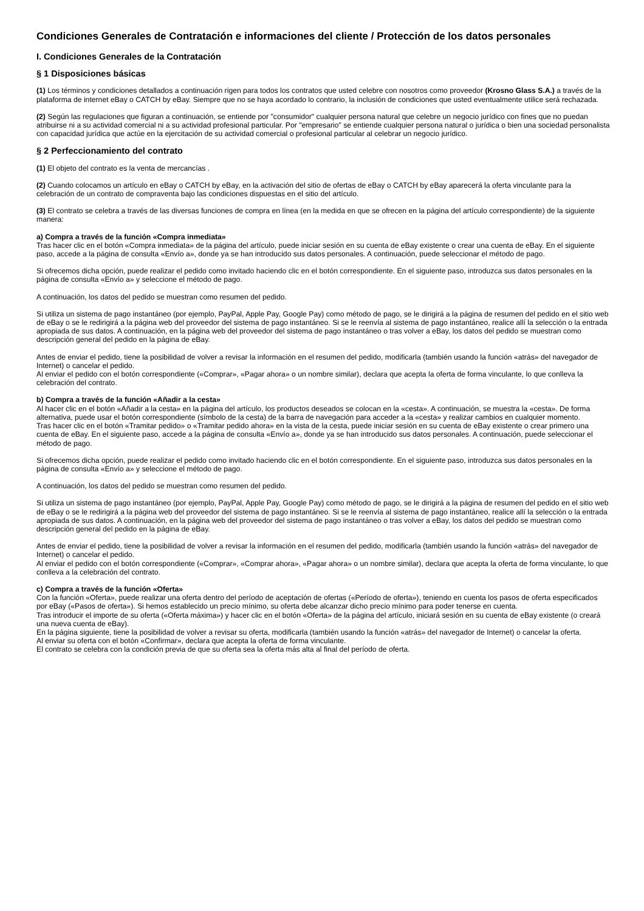Condiciones Generales de Contratación e informaciones del cliente / Protección de los datos personales
I. Condiciones Generales de la Contratación
§ 1 Disposiciones básicas
(1) Los términos y condiciones detallados a continuación rigen para todos los contratos que usted celebre con nosotros como proveedor (Krosno Glass S.A.) a través de la plataforma de internet eBay o CATCH by eBay. Siempre que no se haya acordado lo contrario, la inclusión de condiciones que usted eventualmente utilice será rechazada.
(2) Según las regulaciones que figuran a continuación, se entiende por "consumidor" cualquier persona natural que celebre un negocio jurídico con fines que no puedan atribuirse ni a su actividad comercial ni a su actividad profesional particular. Por "empresario" se entiende cualquier persona natural o jurídica o bien una sociedad personalista con capacidad jurídica que actúe en la ejercitación de su actividad comercial o profesional particular al celebrar un negocio jurídico.
§ 2 Perfeccionamiento del contrato
(1) El objeto del contrato es la venta de mercancías .
(2) Cuando colocamos un artículo en eBay o CATCH by eBay, en la activación del sitio de ofertas de eBay o CATCH by eBay aparecerá la oferta vinculante para la celebración de un contrato de compraventa bajo las condiciones dispuestas en el sitio del artículo.
(3) El contrato se celebra a través de las diversas funciones de compra en línea (en la medida en que se ofrecen en la página del artículo correspondiente) de la siguiente manera:
a) Compra a través de la función «Compra inmediata»
Tras hacer clic en el botón «Compra inmediata» de la página del artículo, puede iniciar sesión en su cuenta de eBay existente o crear una cuenta de eBay. En el siguiente paso, accede a la página de consulta «Envío a», donde ya se han introducido sus datos personales. A continuación, puede seleccionar el método de pago.
Si ofrecemos dicha opción, puede realizar el pedido como invitado haciendo clic en el botón correspondiente. En el siguiente paso, introduzca sus datos personales en la página de consulta «Envío a» y seleccione el método de pago.
A continuación, los datos del pedido se muestran como resumen del pedido.
Si utiliza un sistema de pago instantáneo (por ejemplo, PayPal, Apple Pay, Google Pay) como método de pago, se le dirigirá a la página de resumen del pedido en el sitio web de eBay o se le redirigirá a la página web del proveedor del sistema de pago instantáneo. Si se le reenvía al sistema de pago instantáneo, realice allí la selección o la entrada apropiada de sus datos. A continuación, en la página web del proveedor del sistema de pago instantáneo o tras volver a eBay, los datos del pedido se muestran como descripción general del pedido en la página de eBay.
Antes de enviar el pedido, tiene la posibilidad de volver a revisar la información en el resumen del pedido, modificarla (también usando la función «atrás» del navegador de Internet) o cancelar el pedido.
Al enviar el pedido con el botón correspondiente («Comprar», «Pagar ahora» o un nombre similar), declara que acepta la oferta de forma vinculante, lo que conlleva la celebración del contrato.
b) Compra a través de la función «Añadir a la cesta»
Al hacer clic en el botón «Añadir a la cesta» en la página del artículo, los productos deseados se colocan en la «cesta». A continuación, se muestra la «cesta». De forma alternativa, puede usar el botón correspondiente (símbolo de la cesta) de la barra de navegación para acceder a la «cesta» y realizar cambios en cualquier momento.
Tras hacer clic en el botón «Tramitar pedido» o «Tramitar pedido ahora» en la vista de la cesta, puede iniciar sesión en su cuenta de eBay existente o crear primero una cuenta de eBay. En el siguiente paso, accede a la página de consulta «Envío a», donde ya se han introducido sus datos personales. A continuación, puede seleccionar el método de pago.
Si ofrecemos dicha opción, puede realizar el pedido como invitado haciendo clic en el botón correspondiente. En el siguiente paso, introduzca sus datos personales en la página de consulta «Envío a» y seleccione el método de pago.
A continuación, los datos del pedido se muestran como resumen del pedido.
Si utiliza un sistema de pago instantáneo (por ejemplo, PayPal, Apple Pay, Google Pay) como método de pago, se le dirigirá a la página de resumen del pedido en el sitio web de eBay o se le redirigirá a la página web del proveedor del sistema de pago instantáneo. Si se le reenvía al sistema de pago instantáneo, realice allí la selección o la entrada apropiada de sus datos. A continuación, en la página web del proveedor del sistema de pago instantáneo o tras volver a eBay, los datos del pedido se muestran como descripción general del pedido en la página de eBay.
Antes de enviar el pedido, tiene la posibilidad de volver a revisar la información en el resumen del pedido, modificarla (también usando la función «atrás» del navegador de Internet) o cancelar el pedido.
Al enviar el pedido con el botón correspondiente («Comprar», «Comprar ahora», «Pagar ahora» o un nombre similar), declara que acepta la oferta de forma vinculante, lo que conlleva a la celebración del contrato.
c) Compra a través de la función «Oferta»
Con la función «Oferta», puede realizar una oferta dentro del período de aceptación de ofertas («Período de oferta»), teniendo en cuenta los pasos de oferta especificados por eBay («Pasos de oferta»). Si hemos establecido un precio mínimo, su oferta debe alcanzar dicho precio mínimo para poder tenerse en cuenta.
Tras introducir el importe de su oferta («Oferta máxima») y hacer clic en el botón «Oferta» de la página del artículo, iniciará sesión en su cuenta de eBay existente (o creará una nueva cuenta de eBay).
En la página siguiente, tiene la posibilidad de volver a revisar su oferta, modificarla (también usando la función «atrás» del navegador de Internet) o cancelar la oferta.
Al enviar su oferta con el botón «Confirmar», declara que acepta la oferta de forma vinculante.
El contrato se celebra con la condición previa de que su oferta sea la oferta más alta al final del período de oferta.